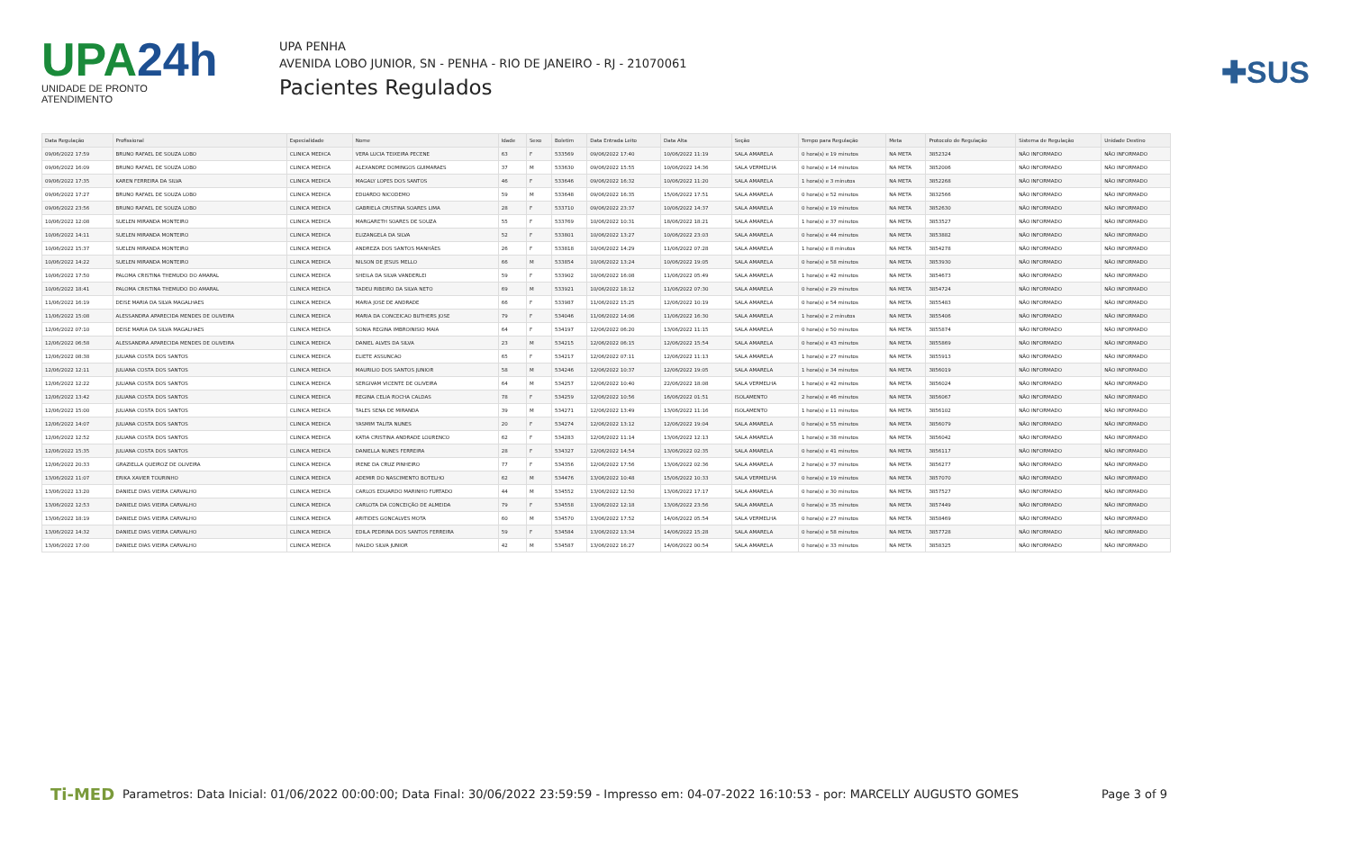UPA24h
UNIDADE DE PRONTO ATENDIMENTO
UPA PENHA
AVENIDA LOBO JUNIOR, SN - PENHA - RIO DE JANEIRO - RJ - 21070061
Pacientes Regulados
✚SUS
| Data Regulação | Profissional | Especialidade | Nome | Idade | Sexo | Boletim | Data Entrada Leito | Data Alta | Seção | Tempo para Regulação | Meta | Protocolo de Regulação | Sistema de Regulação | Unidade Destino |
| --- | --- | --- | --- | --- | --- | --- | --- | --- | --- | --- | --- | --- | --- | --- |
| 09/06/2022 17:59 | BRUNO RAFAEL DE SOUZA LOBO | CLINICA MEDICA | VERA LUCIA TEIXEIRA PECENE | 63 | F | 533569 | 09/06/2022 17:40 | 10/06/2022 11:19 | SALA AMARELA | 0 hora(s) e 19 minutos | NA META | 3852324 | NÃO INFORMADO | NÃO INFORMADO |
| 09/06/2022 16:09 | BRUNO RAFAEL DE SOUZA LOBO | CLINICA MEDICA | ALEXANDRE DOMINGOS GUIMARAES | 37 | M | 533630 | 09/06/2022 15:55 | 10/06/2022 14:36 | SALA VERMELHA | 0 hora(s) e 14 minutos | NA META | 3852006 | NÃO INFORMADO | NÃO INFORMADO |
| 09/06/2022 17:35 | KAREN FERREIRA DA SILVA | CLINICA MEDICA | MAGALY LOPES DOS SANTOS | 46 | F | 533646 | 09/06/2022 16:32 | 10/06/2022 11:20 | SALA AMARELA | 1 hora(s) e 3 minutos | NA META | 3852268 | NÃO INFORMADO | NÃO INFORMADO |
| 09/06/2022 17:27 | BRUNO RAFAEL DE SOUZA LOBO | CLINICA MEDICA | EDUARDO NICODEMO | 59 | M | 533648 | 09/06/2022 16:35 | 15/06/2022 17:51 | SALA AMARELA | 0 hora(s) e 52 minutos | NA META | 3832566 | NÃO INFORMADO | NÃO INFORMADO |
| 09/06/2022 23:56 | BRUNO RAFAEL DE SOUZA LOBO | CLINICA MEDICA | GABRIELA CRISTINA SOARES LIMA | 28 | F | 533710 | 09/06/2022 23:37 | 10/06/2022 14:37 | SALA AMARELA | 0 hora(s) e 19 minutos | NA META | 3852630 | NÃO INFORMADO | NÃO INFORMADO |
| 10/06/2022 12:08 | SUELEN MIRANDA MONTEIRO | CLINICA MEDICA | MARGARETH SOARES DE SOUZA | 55 | F | 533769 | 10/06/2022 10:31 | 18/06/2022 18:21 | SALA AMARELA | 1 hora(s) e 37 minutos | NA META | 3853527 | NÃO INFORMADO | NÃO INFORMADO |
| 10/06/2022 14:11 | SUELEN MIRANDA MONTEIRO | CLINICA MEDICA | ELIZANGELA DA SILVA | 52 | F | 533801 | 10/06/2022 13:27 | 10/06/2022 23:03 | SALA AMARELA | 0 hora(s) e 44 minutos | NA META | 3853882 | NÃO INFORMADO | NÃO INFORMADO |
| 10/06/2022 15:37 | SUELEN MIRANDA MONTEIRO | CLINICA MEDICA | ANDREZA DOS SANTOS MANHÃES | 26 | F | 533818 | 10/06/2022 14:29 | 11/06/2022 07:28 | SALA AMARELA | 1 hora(s) e 8 minutos | NA META | 3854278 | NÃO INFORMADO | NÃO INFORMADO |
| 10/06/2022 14:22 | SUELEN MIRANDA MONTEIRO | CLINICA MEDICA | NILSON DE JESUS MELLO | 66 | M | 533854 | 10/06/2022 13:24 | 10/06/2022 19:05 | SALA AMARELA | 0 hora(s) e 58 minutos | NA META | 3853930 | NÃO INFORMADO | NÃO INFORMADO |
| 10/06/2022 17:50 | PALOMA CRISTINA THEMUDO DO AMARAL | CLINICA MEDICA | SHEILA DA SILVA VANDERLEI | 59 | F | 533902 | 10/06/2022 16:08 | 11/06/2022 05:49 | SALA AMARELA | 1 hora(s) e 42 minutos | NA META | 3854673 | NÃO INFORMADO | NÃO INFORMADO |
| 10/06/2022 18:41 | PALOMA CRISTINA THEMUDO DO AMARAL | CLINICA MEDICA | TADEU RIBEIRO DA SILVA NETO | 69 | M | 533921 | 10/06/2022 18:12 | 11/06/2022 07:30 | SALA AMARELA | 0 hora(s) e 29 minutos | NA META | 3854724 | NÃO INFORMADO | NÃO INFORMADO |
| 11/06/2022 16:19 | DEISE MARIA DA SILVA MAGALHAES | CLINICA MEDICA | MARIA JOSE DE ANDRADE | 66 | F | 533987 | 11/06/2022 15:25 | 12/06/2022 10:19 | SALA AMARELA | 0 hora(s) e 54 minutos | NA META | 3855483 | NÃO INFORMADO | NÃO INFORMADO |
| 11/06/2022 15:08 | ALESSANDRA APARECIDA MENDES DE OLIVEIRA | CLINICA MEDICA | MARIA DA CONCEICAO BUTHERS JOSE | 79 | F | 534046 | 11/06/2022 14:06 | 11/06/2022 16:30 | SALA AMARELA | 1 hora(s) e 2 minutos | NA META | 3855406 | NÃO INFORMADO | NÃO INFORMADO |
| 12/06/2022 07:10 | DEISE MARIA DA SILVA MAGALHAES | CLINICA MEDICA | SONIA REGINA IMBROINISIO MAIA | 64 | F | 534197 | 12/06/2022 06:20 | 13/06/2022 11:15 | SALA AMARELA | 0 hora(s) e 50 minutos | NA META | 3855874 | NÃO INFORMADO | NÃO INFORMADO |
| 12/06/2022 06:58 | ALESSANDRA APARECIDA MENDES DE OLIVEIRA | CLINICA MEDICA | DANIEL ALVES DA SILVA | 23 | M | 534215 | 12/06/2022 06:15 | 12/06/2022 15:54 | SALA AMARELA | 0 hora(s) e 43 minutos | NA META | 3855869 | NÃO INFORMADO | NÃO INFORMADO |
| 12/06/2022 08:38 | JULIANA COSTA DOS SANTOS | CLINICA MEDICA | ELIETE ASSUNCAO | 65 | F | 534217 | 12/06/2022 07:11 | 12/06/2022 11:13 | SALA AMARELA | 1 hora(s) e 27 minutos | NA META | 3855913 | NÃO INFORMADO | NÃO INFORMADO |
| 12/06/2022 12:11 | JULIANA COSTA DOS SANTOS | CLINICA MEDICA | MAURILIO DOS SANTOS JUNIOR | 58 | M | 534246 | 12/06/2022 10:37 | 12/06/2022 19:05 | SALA AMARELA | 1 hora(s) e 34 minutos | NA META | 3856019 | NÃO INFORMADO | NÃO INFORMADO |
| 12/06/2022 12:22 | JULIANA COSTA DOS SANTOS | CLINICA MEDICA | SERGIVAM VICENTE DE OLIVEIRA | 64 | M | 534257 | 12/06/2022 10:40 | 22/06/2022 18:08 | SALA VERMELHA | 1 hora(s) e 42 minutos | NA META | 3856024 | NÃO INFORMADO | NÃO INFORMADO |
| 12/06/2022 13:42 | JULIANA COSTA DOS SANTOS | CLINICA MEDICA | REGINA CELIA ROCHA CALDAS | 78 | F | 534259 | 12/06/2022 10:56 | 16/06/2022 01:51 | ISOLAMENTO | 2 hora(s) e 46 minutos | NA META | 3856067 | NÃO INFORMADO | NÃO INFORMADO |
| 12/06/2022 15:00 | JULIANA COSTA DOS SANTOS | CLINICA MEDICA | TALES SENA DE MIRANDA | 39 | M | 534271 | 12/06/2022 13:49 | 13/06/2022 11:16 | ISOLAMENTO | 1 hora(s) e 11 minutos | NA META | 3856102 | NÃO INFORMADO | NÃO INFORMADO |
| 12/06/2022 14:07 | JULIANA COSTA DOS SANTOS | CLINICA MEDICA | YASMIM TALITA NUNES | 20 | F | 534274 | 12/06/2022 13:12 | 12/06/2022 19:04 | SALA AMARELA | 0 hora(s) e 55 minutos | NA META | 3856079 | NÃO INFORMADO | NÃO INFORMADO |
| 12/06/2022 12:52 | JULIANA COSTA DOS SANTOS | CLINICA MEDICA | KATIA CRISTINA ANDRADE LOURENCO | 62 | F | 534283 | 12/06/2022 11:14 | 13/06/2022 12:13 | SALA AMARELA | 1 hora(s) e 38 minutos | NA META | 3856042 | NÃO INFORMADO | NÃO INFORMADO |
| 12/06/2022 15:35 | JULIANA COSTA DOS SANTOS | CLINICA MEDICA | DANIELLA NUNES FERREIRA | 28 | F | 534327 | 12/06/2022 14:54 | 13/06/2022 02:35 | SALA AMARELA | 0 hora(s) e 41 minutos | NA META | 3856117 | NÃO INFORMADO | NÃO INFORMADO |
| 12/06/2022 20:33 | GRAZIELLA QUEIROZ DE OLIVEIRA | CLINICA MEDICA | IRENE DA CRUZ PINHEIRO | 77 | F | 534356 | 12/06/2022 17:56 | 13/06/2022 02:36 | SALA AMARELA | 2 hora(s) e 37 minutos | NA META | 3856277 | NÃO INFORMADO | NÃO INFORMADO |
| 13/06/2022 11:07 | ERIKA XAVIER TOURINHO | CLINICA MEDICA | ADEMIR DO NASCIMENTO BOTELHO | 62 | M | 534476 | 13/06/2022 10:48 | 15/06/2022 10:33 | SALA VERMELHA | 0 hora(s) e 19 minutos | NA META | 3857070 | NÃO INFORMADO | NÃO INFORMADO |
| 13/06/2022 13:20 | DANIELE DIAS VIEIRA CARVALHO | CLINICA MEDICA | CARLOS EDUARDO MARINHO FURTADO | 44 | M | 534552 | 13/06/2022 12:50 | 13/06/2022 17:17 | SALA AMARELA | 0 hora(s) e 30 minutos | NA META | 3857527 | NÃO INFORMADO | NÃO INFORMADO |
| 13/06/2022 12:53 | DANIELE DIAS VIEIRA CARVALHO | CLINICA MEDICA | CARLOTA DA CONCEIÇÃO DE ALMEIDA | 79 | F | 534558 | 13/06/2022 12:18 | 13/06/2022 23:56 | SALA AMARELA | 0 hora(s) e 35 minutos | NA META | 3857449 | NÃO INFORMADO | NÃO INFORMADO |
| 13/06/2022 18:19 | DANIELE DIAS VIEIRA CARVALHO | CLINICA MEDICA | ARITIDES GONCALVES MOTA | 60 | M | 534570 | 13/06/2022 17:52 | 14/06/2022 05:54 | SALA VERMELHA | 0 hora(s) e 27 minutos | NA META | 3858469 | NÃO INFORMADO | NÃO INFORMADO |
| 13/06/2022 14:32 | DANIELE DIAS VIEIRA CARVALHO | CLINICA MEDICA | EDILA PEDRINA DOS SANTOS FERREIRA | 59 | F | 534584 | 13/06/2022 13:34 | 14/06/2022 15:28 | SALA AMARELA | 0 hora(s) e 58 minutos | NA META | 3857728 | NÃO INFORMADO | NÃO INFORMADO |
| 13/06/2022 17:00 | DANIELE DIAS VIEIRA CARVALHO | CLINICA MEDICA | IVALDO SILVA JUNIOR | 42 | M | 534587 | 13/06/2022 16:27 | 14/06/2022 00:54 | SALA AMARELA | 0 hora(s) e 33 minutos | NA META | 3858325 | NÃO INFORMADO | NÃO INFORMADO |
Ti-MED
Parametros: Data Inicial: 01/06/2022 00:00:00; Data Final: 30/06/2022 23:59:59 - Impresso em: 04-07-2022 16:10:53 - por: MARCELLY AUGUSTO GOMES
Page 3 of 9